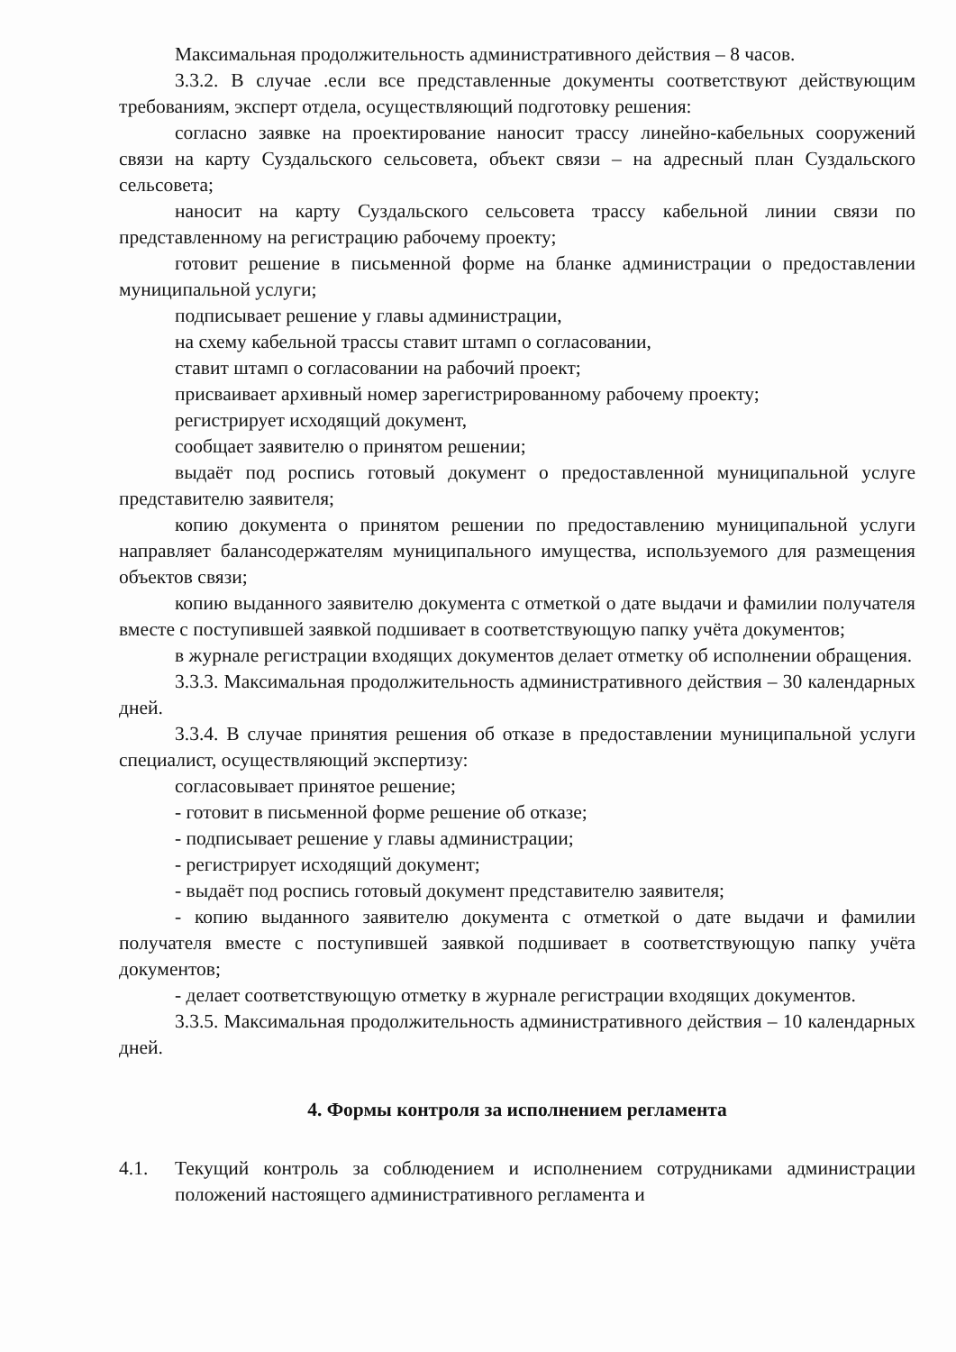Максимальная продолжительность административного действия – 8 часов.
3.3.2. В случае .если все представленные документы соответствуют действующим требованиям, эксперт отдела, осуществляющий подготовку решения:
согласно заявке на проектирование наносит трассу линейно-кабельных сооружений связи на карту Суздальского сельсовета, объект связи – на адресный план Суздальского сельсовета;
наносит на карту Суздальского сельсовета трассу кабельной линии связи по представленному на регистрацию рабочему проекту;
готовит решение в письменной форме на бланке администрации о предоставлении муниципальной услуги;
подписывает решение у главы администрации,
на схему кабельной трассы ставит штамп о согласовании,
ставит штамп о согласовании на рабочий проект;
присваивает архивный номер зарегистрированному рабочему проекту;
регистрирует исходящий документ,
сообщает заявителю о принятом решении;
выдаёт под роспись готовый документ о предоставленной муниципальной услуге представителю заявителя;
копию документа о принятом решении по предоставлению муниципальной услуги направляет балансодержателям муниципального имущества, используемого для размещения объектов связи;
копию выданного заявителю документа с отметкой о дате выдачи и фамилии получателя вместе с поступившей заявкой подшивает в соответствующую папку учёта документов;
в журнале регистрации входящих документов делает отметку об исполнении обращения.
3.3.3. Максимальная продолжительность административного действия – 30 календарных дней.
3.3.4. В случае принятия решения об отказе в предоставлении муниципальной услуги специалист, осуществляющий экспертизу:
согласовывает принятое решение;
- готовит в письменной форме решение об отказе;
- подписывает решение у главы администрации;
- регистрирует исходящий документ;
- выдаёт под роспись готовый документ представителю заявителя;
- копию выданного заявителю документа с отметкой о дате выдачи и фамилии получателя вместе с поступившей заявкой подшивает в соответствующую папку учёта документов;
- делает соответствующую отметку в журнале регистрации входящих документов.
3.3.5. Максимальная продолжительность административного действия – 10 календарных дней.
4. Формы контроля за исполнением регламента
4.1. Текущий контроль за соблюдением и исполнением сотрудниками администрации положений настоящего административного регламента и